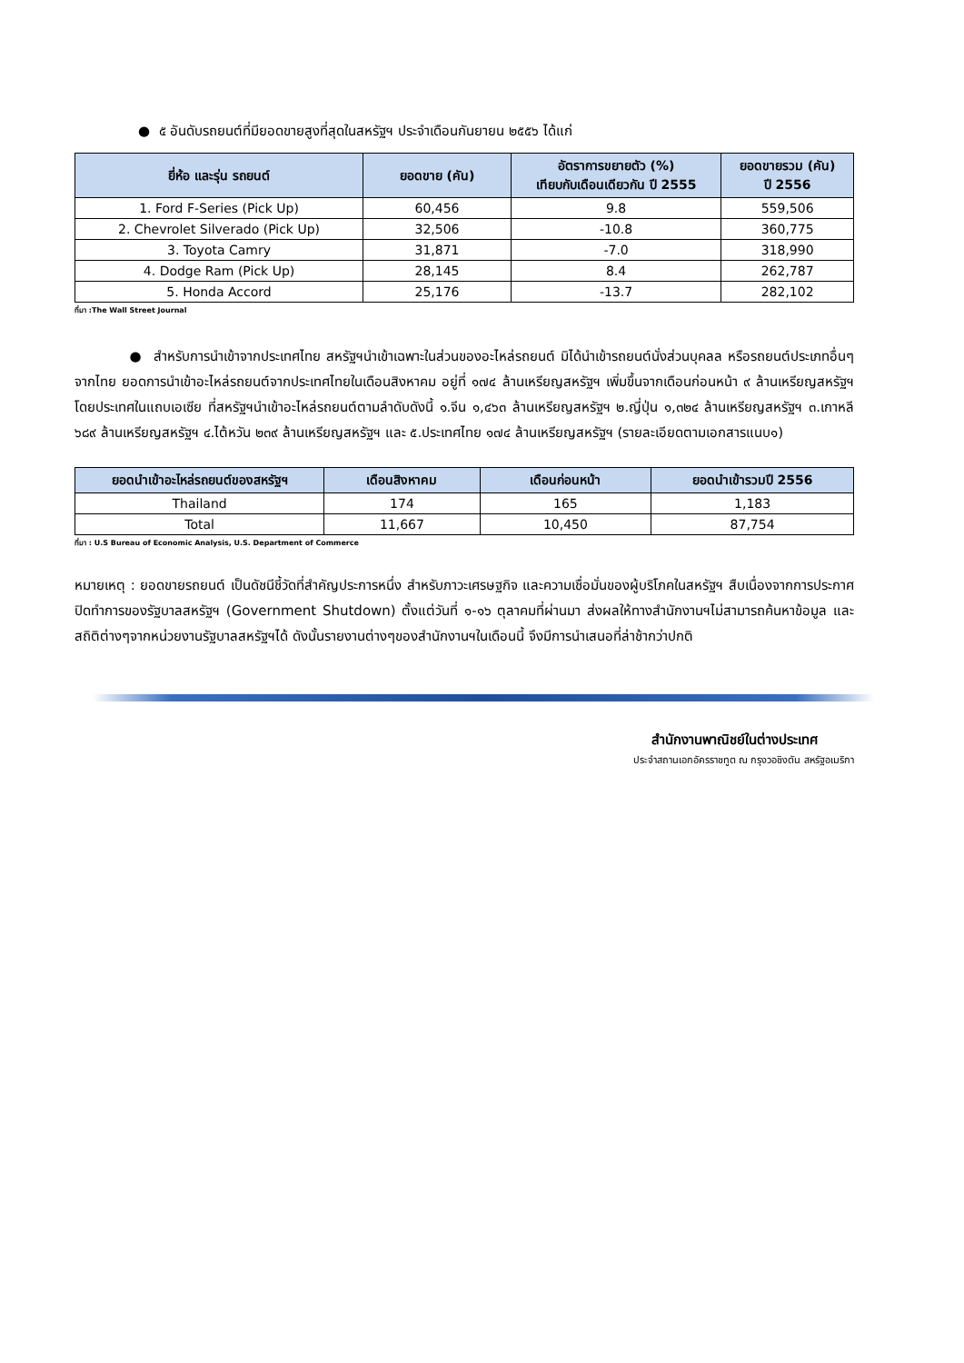● ๕ อันดับรถยนต์ที่มียอดขายสูงที่สุดในสหรัฐฯ ประจำเดือนกันยายน ๒๕๕๖ ได้แก่
| ยี่ห้อ และรุ่น รถยนต์ | ยอดขาย (คัน) | อัตราการขยายตัว (%) เทียบกับเดือนเดียวกัน ปี 2555 | ยอดขายรวม (คัน) ปี 2556 |
| --- | --- | --- | --- |
| 1. Ford F-Series (Pick Up) | 60,456 | 9.8 | 559,506 |
| 2. Chevrolet Silverado (Pick Up) | 32,506 | -10.8 | 360,775 |
| 3. Toyota Camry | 31,871 | -7.0 | 318,990 |
| 4. Dodge Ram (Pick Up) | 28,145 | 8.4 | 262,787 |
| 5. Honda Accord | 25,176 | -13.7 | 282,102 |
ที่มา :The Wall Street Journal
● สำหรับการนำเข้าจากประเทศไทย สหรัฐฯนำเข้าเฉพาะในส่วนของอะไหล่รถยนต์ มิได้นำเข้ารถยนต์นั่งส่วนบุคลล หรือรถยนต์ประเภทอื่นๆจากไทย ยอดการนำเข้าอะไหล่รถยนต์จากประเทศไทยในเดือนสิงหาคม อยู่ที่ ๑๗๔ ล้านเหรียญสหรัฐฯ เพิ่มขึ้นจากเดือนก่อนหน้า ๙ ล้านเหรียญสหรัฐฯ โดยประเทศในแถบเอเซีย ที่สหรัฐฯนำเข้าอะไหล่รถยนต์ตามลำดับดังนี้ ๑.จีน ๑,๔๖๓ ล้านเหรียญสหรัฐฯ ๒.ญี่ปุ่น ๑,๓๒๔ ล้านเหรียญสหรัฐฯ ๓.เกาหลี ๖๘๙ ล้านเหรียญสหรัฐฯ ๔.ไต้หวัน ๒๓๙ ล้านเหรียญสหรัฐฯ และ ๕.ประเทศไทย ๑๗๔ ล้านเหรียญสหรัฐฯ (รายละเอียดตามเอกสารแนบ๑)
| ยอดนำเข้าอะไหล่รถยนต์ของสหรัฐฯ | เดือนสิงหาคม | เดือนก่อนหน้า | ยอดนำเข้ารวมปี 2556 |
| --- | --- | --- | --- |
| Thailand | 174 | 165 | 1,183 |
| Total | 11,667 | 10,450 | 87,754 |
ที่มา : U.S Bureau of Economic Analysis, U.S. Department of Commerce
หมายเหตุ : ยอดขายรถยนต์ เป็นดัชนีชี้วัดที่สำคัญประการหนึ่ง สำหรับภาวะเศรษฐกิจ และความเชื่อมั่นของผู้บริโภคในสหรัฐฯ สืบเนื่องจากการประกาศปิดทำการของรัฐบาลสหรัฐฯ (Government Shutdown) ตั้งแต่วันที่ ๑-๑๖ ตุลาคมที่ผ่านมา ส่งผลให้ทางสำนักงานฯไม่สามารถค้นหาข้อมูล และสถิติต่างๆจากหน่วยงานรัฐบาลสหรัฐฯได้ ดังนั้นรายงานต่างๆของสำนักงานฯในเดือนนี้ จึงมีการนำเสนอที่ล่าช้ากว่าปกติ
สำนักงานพาณิชย์ในต่างประเทศ
ประจำสถานเอกอัครราชทูต ณ กรุงวอชิงตัน สหรัฐอเมริกา